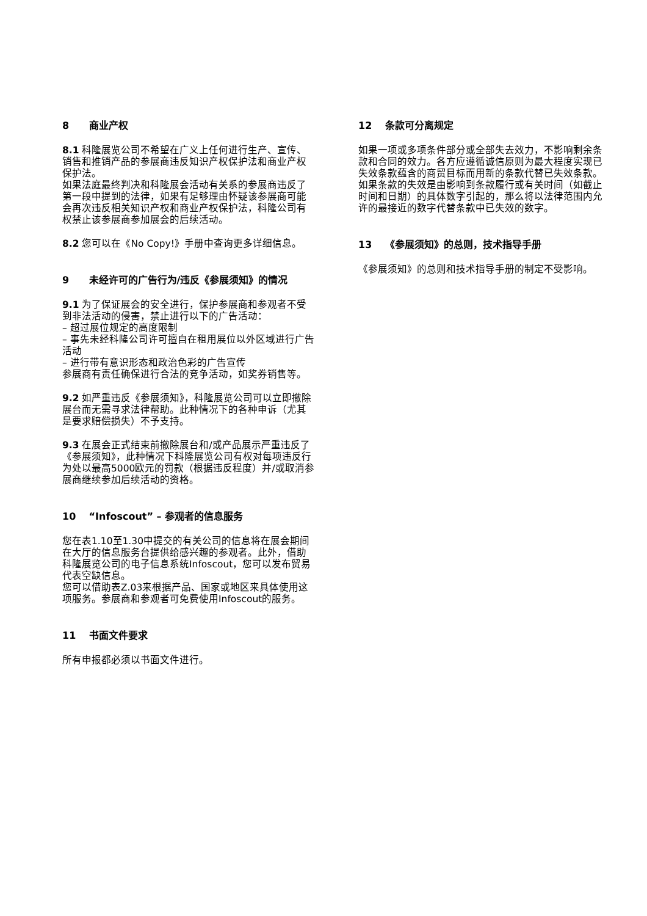8 商业产权
8.1 科隆展览公司不希望在广义上任何进行生产、宣传、销售和推销产品的参展商违反知识产权保护法和商业产权保护法。
如果法庭最终判决和科隆展会活动有关系的参展商违反了第一段中提到的法律，如果有足够理由怀疑该参展商可能会再次违反相关知识产权和商业产权保护法，科隆公司有权禁止该参展商参加展会的后续活动。
8.2 您可以在《No Copy!》手册中查询更多详细信息。
9 未经许可的广告行为/违反《参展须知》的情况
9.1 为了保证展会的安全进行，保护参展商和参观者不受到非法活动的侵害，禁止进行以下的广告活动：
– 超过展位规定的高度限制
– 事先未经科隆公司许可擅自在租用展位以外区域进行广告活动
– 进行带有意识形态和政治色彩的广告宣传
参展商有责任确保进行合法的竞争活动，如奖券销售等。
9.2 如严重违反《参展须知》，科隆展览公司可以立即撤除展台而无需寻求法律帮助。此种情况下的各种申诉（尤其是要求赔偿损失）不予支持。
9.3 在展会正式结束前撤除展台和/或产品展示严重违反了《参展须知》，此种情况下科隆展览公司有权对每项违反行为处以最高5000欧元的罚款（根据违反程度）并/或取消参展商继续参加后续活动的资格。
10 “Infoscout” – 参观者的信息服务
您在表1.10至1.30中提交的有关公司的信息将在展会期间在大厅的信息服务台提供给感兴趣的参观者。此外，借助科隆展览公司的电子信息系统Infoscout，您可以发布贸易代表空缺信息。
您可以借助表Z.03来根据产品、国家或地区来具体使用这项服务。参展商和参观者可免费使用Infoscout的服务。
11 书面文件要求
所有申报都必须以书面文件进行。
12 条款可分离规定
如果一项或多项条件部分或全部失去效力，不影响剩余条款和合同的效力。各方应遵循诚信原则为最大程度实现已失效条款蕴含的商贸目标而用新的条款代替已失效条款。如果条款的失效是由影响到条款履行或有关时间（如截止时间和日期）的具体数字引起的，那么将以法律范围内允许的最接近的数字代替条款中已失效的数字。
13 《参展须知》的总则，技术指导手册
《参展须知》的总则和技术指导手册的制定不受影响。